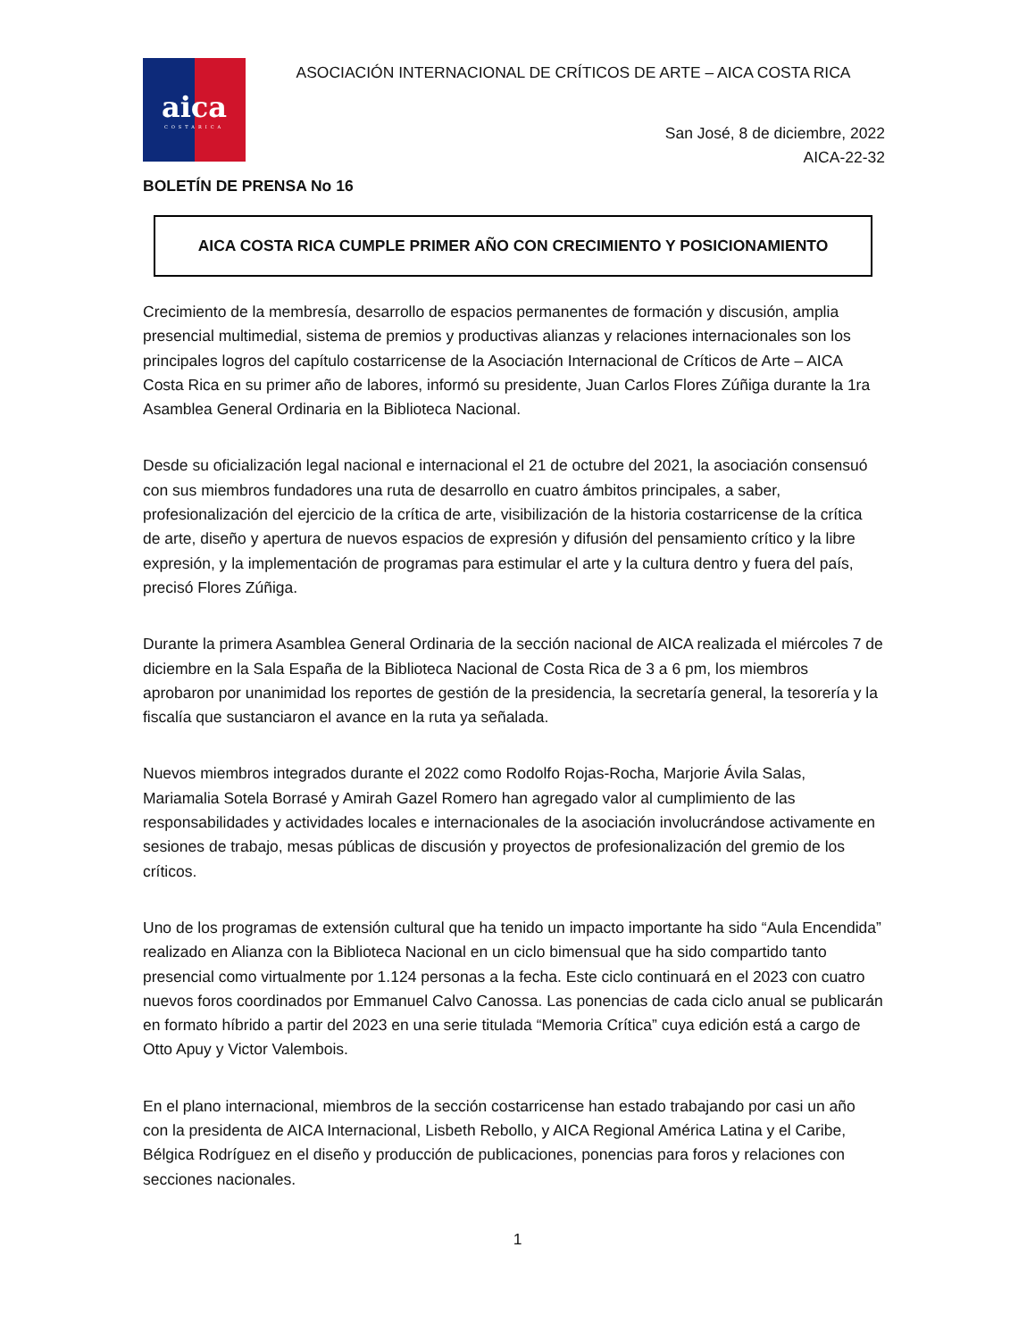aica
COSTARICA
ASOCIACIÓN INTERNACIONAL DE CRÍTICOS DE ARTE – AICA COSTA RICA
San José, 8 de diciembre, 2022
AICA-22-32
BOLETÍN DE PRENSA No 16
AICA COSTA RICA CUMPLE PRIMER AÑO CON CRECIMIENTO Y POSICIONAMIENTO
Crecimiento de la membresía, desarrollo de espacios permanentes de formación y discusión, amplia presencial multimedial, sistema de premios y productivas alianzas y relaciones internacionales son los principales logros del capítulo costarricense de la Asociación Internacional de Críticos de Arte – AICA Costa Rica en su primer año de labores, informó su presidente, Juan Carlos Flores Zúñiga durante la 1ra Asamblea General Ordinaria en la Biblioteca Nacional.
Desde su oficialización legal nacional e internacional el 21 de octubre del 2021, la asociación consensuó con sus miembros fundadores una ruta de desarrollo en cuatro ámbitos principales, a saber, profesionalización del ejercicio de la crítica de arte, visibilización de la historia costarricense de la crítica de arte, diseño y apertura de nuevos espacios de expresión y difusión del pensamiento crítico y la libre expresión, y la implementación de programas para estimular el arte y la cultura dentro y fuera del país, precisó Flores Zúñiga.
Durante la primera Asamblea General Ordinaria de la sección nacional de AICA realizada el miércoles 7 de diciembre en la Sala España de la Biblioteca Nacional de Costa Rica de 3 a 6 pm, los miembros aprobaron por unanimidad los reportes de gestión de la presidencia, la secretaría general, la tesorería y la fiscalía que sustanciaron el avance en la ruta ya señalada.
Nuevos miembros integrados durante el 2022 como Rodolfo Rojas-Rocha, Marjorie Ávila Salas, Mariamalia Sotela Borrasé y Amirah Gazel Romero han agregado valor al cumplimiento de las responsabilidades y actividades locales e internacionales de la asociación involucrándose activamente en sesiones de trabajo, mesas públicas de discusión y proyectos de profesionalización del gremio de los críticos.
Uno de los programas de extensión cultural que ha tenido un impacto importante ha sido “Aula Encendida” realizado en Alianza con la Biblioteca Nacional en un ciclo bimensual que ha sido compartido tanto presencial como virtualmente por 1.124 personas a la fecha. Este ciclo continuará en el 2023 con cuatro nuevos foros coordinados por Emmanuel Calvo Canossa. Las ponencias de cada ciclo anual se publicarán en formato híbrido a partir del 2023 en una serie titulada “Memoria Crítica” cuya edición está a cargo de Otto Apuy y Victor Valembois.
En el plano internacional, miembros de la sección costarricense han estado trabajando por casi un año con la presidenta de AICA Internacional, Lisbeth Rebollo, y AICA Regional América Latina y el Caribe, Bélgica Rodríguez en el diseño y producción de publicaciones, ponencias para foros y relaciones con secciones nacionales.
1